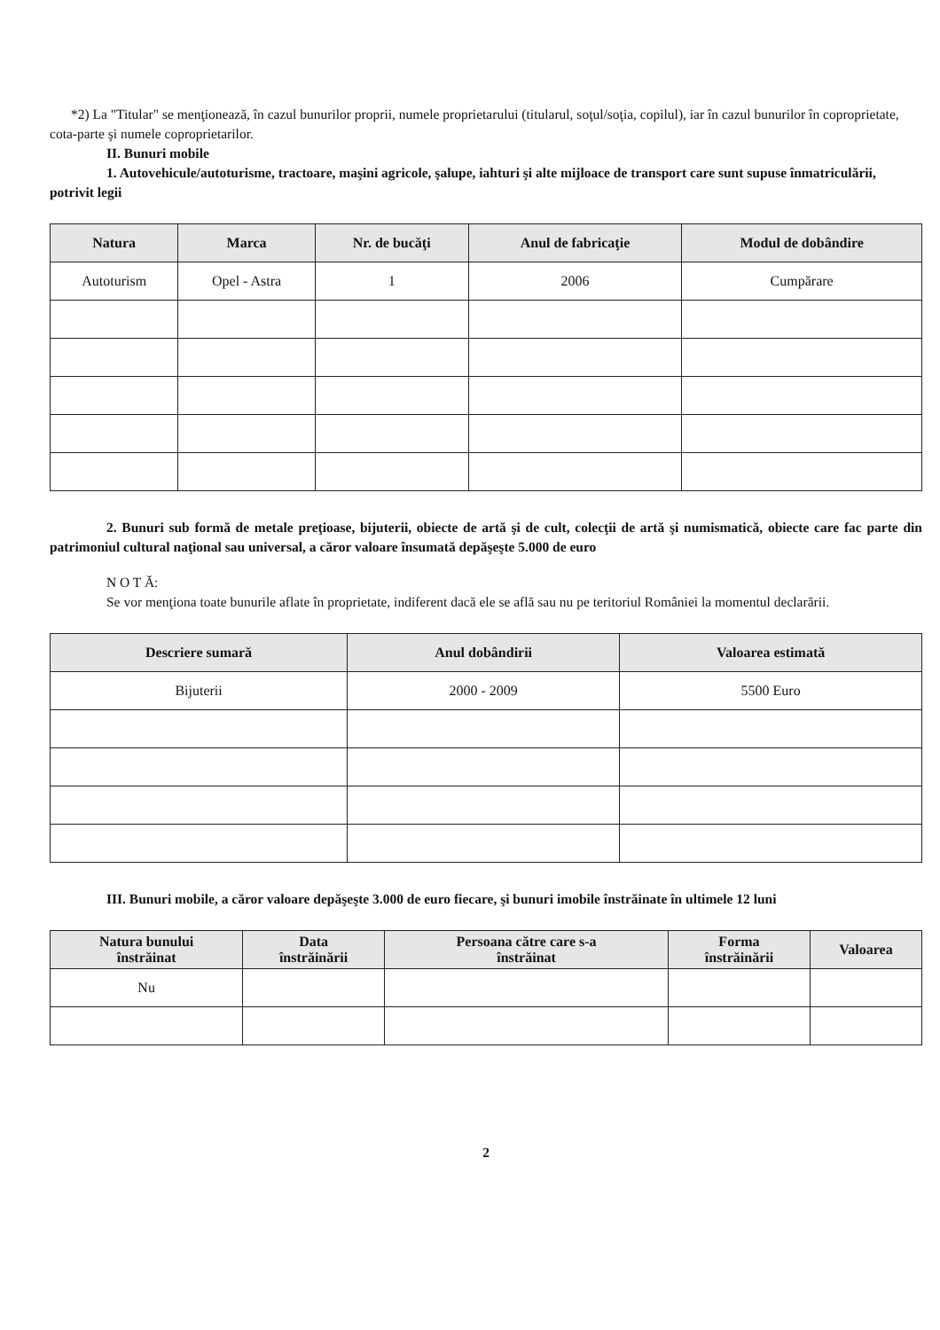*2) La "Titular" se menţionează, în cazul bunurilor proprii, numele proprietarului (titularul, soţul/soţia, copilul), iar în cazul bunurilor în coproprietate, cota-parte şi numele coproprietarilor.
II. Bunuri mobile
1. Autovehicule/autoturisme, tractoare, maşini agricole, şalupe, iahturi şi alte mijloace de transport care sunt supuse înmatriculării, potrivit legii
| Natura | Marca | Nr. de bucăţi | Anul de fabricaţie | Modul de dobândire |
| --- | --- | --- | --- | --- |
| Autoturism | Opel - Astra | 1 | 2006 | Cumpărare |
2. Bunuri sub formă de metale preţioase, bijuterii, obiecte de artă şi de cult, colecţii de artă şi numismatică, obiecte care fac parte din patrimoniul cultural naţional sau universal, a căror valoare însumată depăşeşte 5.000 de euro
N O T Ă:
Se vor menţiona toate bunurile aflate în proprietate, indiferent dacă ele se află sau nu pe teritoriul României la momentul declarării.
| Descriere sumară | Anul dobândirii | Valoarea estimată |
| --- | --- | --- |
| Bijuterii | 2000 - 2009 | 5500 Euro |
III. Bunuri mobile, a căror valoare depăşeşte 3.000 de euro fiecare, şi bunuri imobile înstrăinate în ultimele 12 luni
| Natura bunului înstrăinat | Data înstrăinării | Persoana către care s-a înstrăinat | Forma înstrăinării | Valoarea |
| --- | --- | --- | --- | --- |
| Nu | | | | |
2